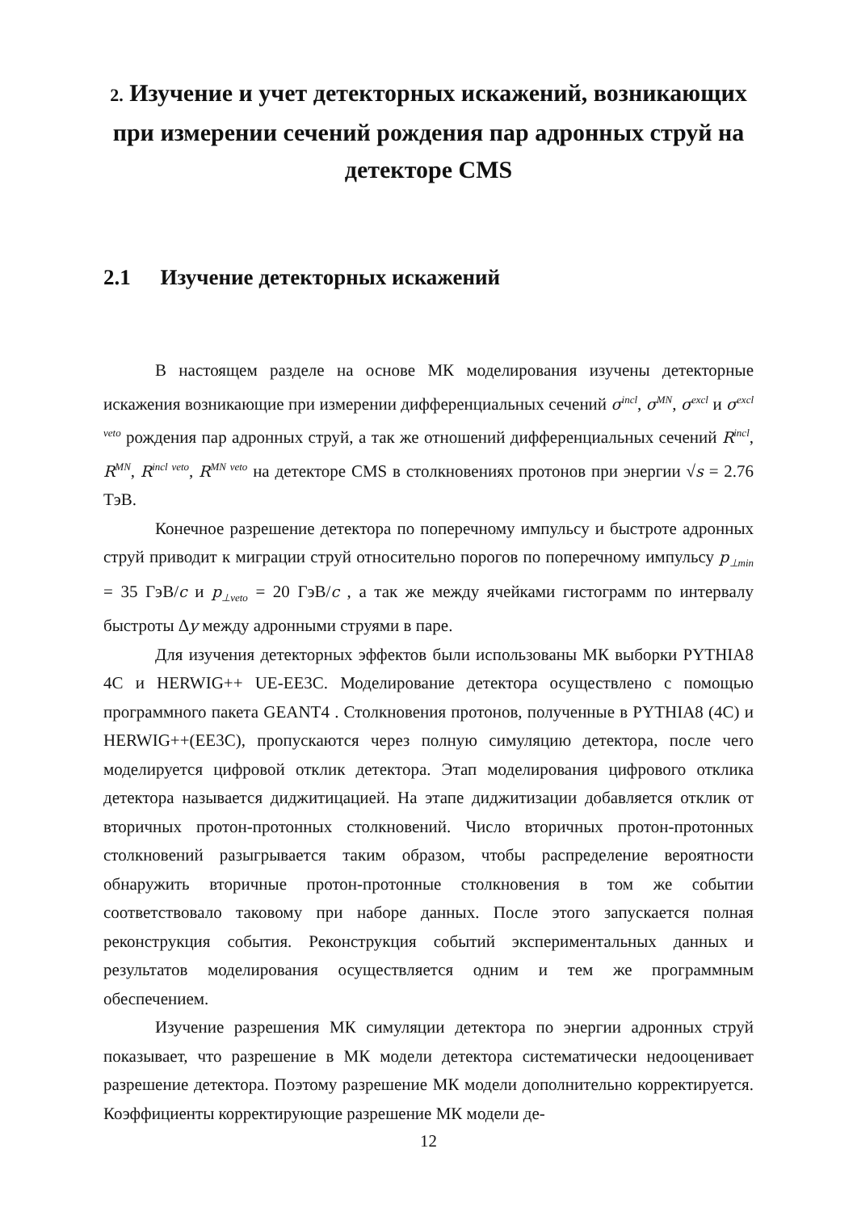2. Изучение и учет детекторных искажений, возникающих при измерении сечений рождения пар адронных струй на детекторе CMS
2.1 Изучение детекторных искажений
В настоящем разделе на основе МК моделирования изучены детекторные искажения возникающие при измерении дифференциальных сечений σ<sup>incl</sup>, σ<sup>MN</sup>, σ<sup>excl</sup> и σ<sup>excl veto</sup> рождения пар адронных струй, а так же отношений дифференциальных сечений R<sup>incl</sup>, R<sup>MN</sup>, R<sup>incl veto</sup>, R<sup>MN veto</sup> на детекторе CMS в столкновениях протонов при энергии √s = 2.76 ТэВ.
Конечное разрешение детектора по поперечному импульсу и быстроте адронных струй приводит к миграции струй относительно порогов по поперечному импульсу p<sub>⊥min</sub> = 35 ГэВ/c и p<sub>⊥veto</sub> = 20 ГэВ/c , а так же между ячейками гистограмм по интервалу быстроты Δy между адронными струями в паре.
Для изучения детекторных эффектов были использованы МК выборки PYTHIA8 4C и HERWIG++ UE-EE3C. Моделирование детектора осуществлено с помощью программного пакета GEANT4 . Столкновения протонов, полученные в PYTHIA8 (4C) и HERWIG++(EE3C), пропускаются через полную симуляцию детектора, после чего моделируется цифровой отклик детектора. Этап моделирования цифрового отклика детектора называется диджитицацией. На этапе диджитизации добавляется отклик от вторичных протон-протонных столкновений. Число вторичных протон-протонных столкновений разыгрывается таким образом, чтобы распределение вероятности обнаружить вторичные протон-протонные столкновения в том же событии соответствовало таковому при наборе данных. После этого запускается полная реконструкция события. Реконструкция событий экспериментальных данных и результатов моделирования осуществляется одним и тем же программным обеспечением.
Изучение разрешения МК симуляции детектора по энергии адронных струй показывает, что разрешение в МК модели детектора систематически недооценивает разрешение детектора. Поэтому разрешение МК модели дополнительно корректируется. Коэффициенты корректирующие разрешение МК модели де-
12